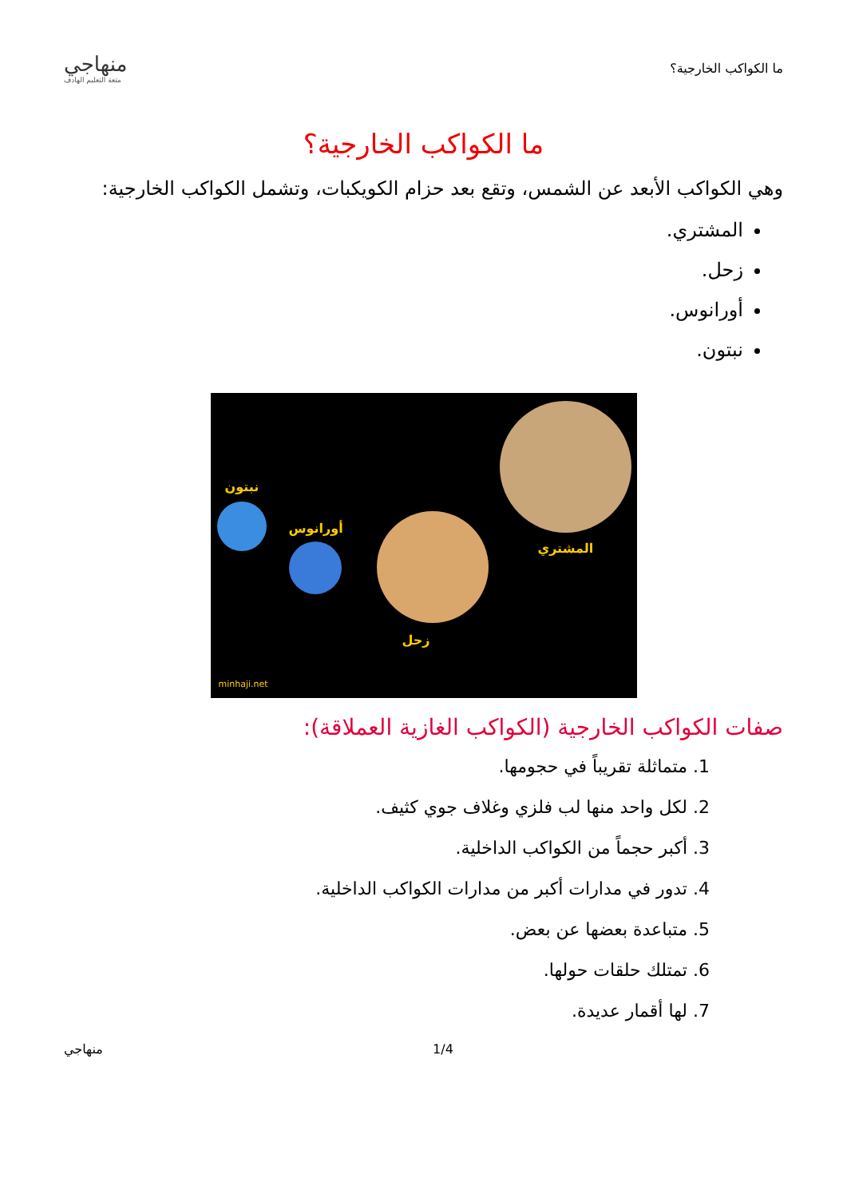ما الكواكب الخارجية؟
منهاجي
متعة التعليم الهادف
ما الكواكب الخارجية؟
وهي الكواكب الأبعد عن الشمس، وتقع بعد حزام الكويكبات، وتشمل الكواكب الخارجية:
المشتري.
زحل.
أورانوس.
نبتون.
نبتون
أورانوس
المشتري
زحل
minhaji.net
صفات الكواكب الخارجية (الكواكب الغازية العملاقة):
1. متماثلة تقريباً في حجومها.
2. لكل واحد منها لب فلزي وغلاف جوي كثيف.
3. أكبر حجماً من الكواكب الداخلية.
4. تدور في مدارات أكبر من مدارات الكواكب الداخلية.
5. متباعدة بعضها عن بعض.
6. تمتلك حلقات حولها.
7. لها أقمار عديدة.
1/4 منهاجي